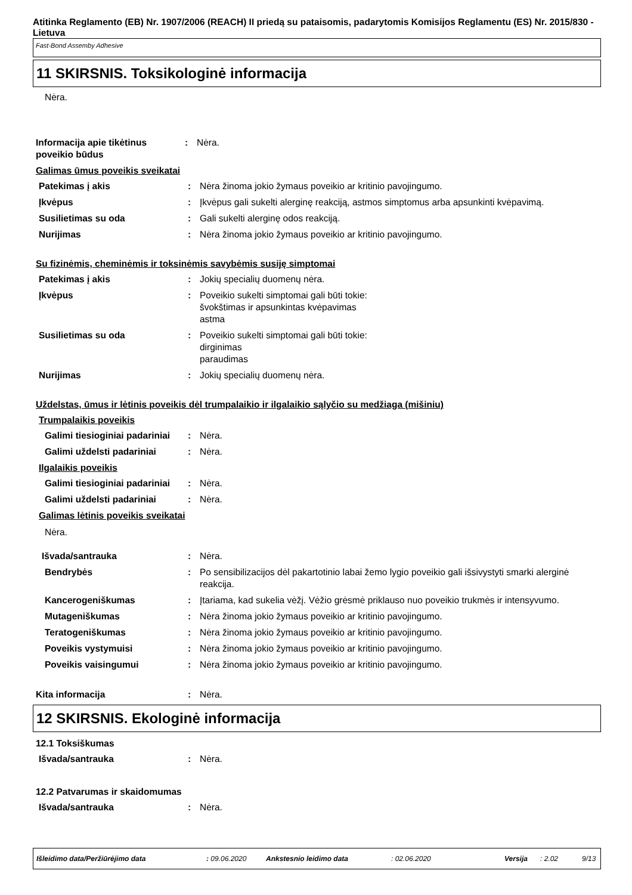Atitinka Reglamento (EB) Nr. 1907/2006 (REACH) II priedą su pataisomis, padarytomis Komisijos Reglamentu (ES) Nr. 2015/830 - Lietuva
Fast-Bond Assemby Adhesive
11 SKIRSNIS. Toksikologinė informacija
Nėra.
Informacija apie tikėtinus poveikio būdus
: Nėra.
Galimas ūmus poveikis sveikatai
Patekimas į akis : Nėra žinoma jokio žymaus poveikio ar kritinio pavojingumo.
Įkvėpus : Įkvėpus gali sukelti alerginę reakciją, astmos simptomus arba apsunkinti kvėpavimą.
Susilietimas su oda : Gali sukelti alerginę odos reakciją.
Nurijimas : Nėra žinoma jokio žymaus poveikio ar kritinio pavojingumo.
Su fizinėmis, cheminėmis ir toksinėmis savybėmis susiję simptomai
Patekimas į akis : Jokių specialių duomenų nėra.
Įkvėpus : Poveikio sukelti simptomai gali būti tokie:
švokštimas ir apsunkintas kvėpavimas
astma
Susilietimas su oda : Poveikio sukelti simptomai gali būti tokie:
dirginimas
paraudimas
Nurijimas : Jokių specialių duomenų nėra.
Uždelstas, ūmus ir lėtinis poveikis dėl trumpalaikio ir ilgalaikio sąlyčio su medžiaga (mišiniu)
Trumpalaikis poveikis
Galimi tiesioginiai padariniai
: Nėra.
Galimi uždelsti padariniai
: Nėra.
Ilgalaikis poveikis
Galimi tiesioginiai padariniai
: Nėra.
Galimi uždelsti padariniai
: Nėra.
Galimas lėtinis poveikis sveikatai
Nėra.
Išvada/santrauka : Nėra.
Bendrybės : Po sensibilizacijos dėl pakartotinio labai žemo lygio poveikio gali išsivystyti smarki alerginė reakcija.
Kancerogeniškumas : Įtariama, kad sukelia vėžį. Vėžio grėsmė priklauso nuo poveikio trukmės ir intensyvumo.
Mutageniškumas : Nėra žinoma jokio žymaus poveikio ar kritinio pavojingumo.
Teratogeniškumas : Nėra žinoma jokio žymaus poveikio ar kritinio pavojingumo.
Poveikis vystymuisi : Nėra žinoma jokio žymaus poveikio ar kritinio pavojingumo.
Poveikis vaisingumui : Nėra žinoma jokio žymaus poveikio ar kritinio pavojingumo.
Kita informacija : Nėra.
12 SKIRSNIS. Ekologinė informacija
12.1 Toksiškumas
Išvada/santrauka : Nėra.
12.2 Patvarumas ir skaidomumas
Išvada/santrauka : Nėra.
Išleidimo data/Peržiūrėjimo data: 09.06.2020 Ankstesnio leidimo data: 02.06.2020 Versija: 2.02 9/13